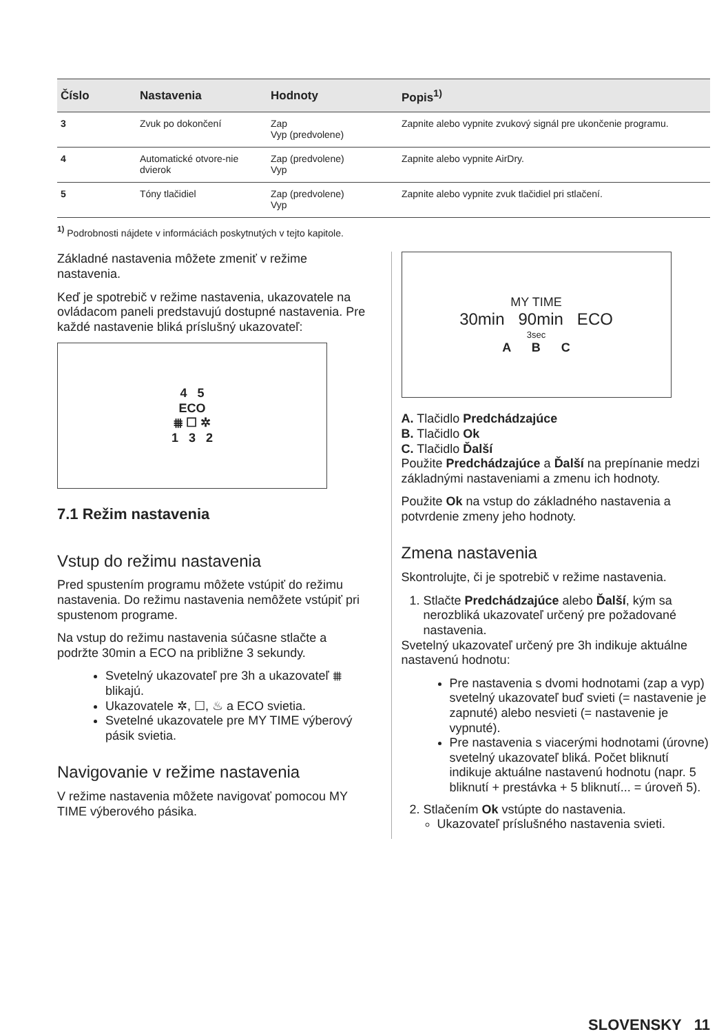| Číslo | Nastavenia | Hodnoty | Popis<sup>1)</sup> |
| --- | --- | --- | --- |
| 3 | Zvuk po dokončení | Zap Vyp (predvolene) | Zapnite alebo vypnite zvukový signál pre ukončenie programu. |
| 4 | Automatické otvore-nie dvierok | Zap (predvolene) Vyp | Zapnite alebo vypnite AirDry. |
| 5 | Tóny tlačidiel | Zap (predvolene) Vyp | Zapnite alebo vypnite zvuk tlačidiel pri stlačení. |
<sup>1)</sup> Podrobnosti nájdete v informáciách poskytnutých v tejto kapitole.
Základné nastavenia môžete zmeniť v režime nastavenia.
Keď je spotrebič v režime nastavenia, ukazovatele na ovládacom paneli predstavujú dostupné nastavenia. Pre každé nastavenie bliká príslušný ukazovateľ:
4 5
ECO
⩩ ☐ ✲
1 3 2
7.1 Režim nastavenia
Vstup do režimu nastavenia
Pred spustením programu môžete vstúpiť do režimu nastavenia. Do režimu nastavenia nemôžete vstúpiť pri spustenom programe.
Na vstup do režimu nastavenia súčasne stlačte a podržte 30min a ECO na približne 3 sekundy.
Svetelný ukazovateľ pre 3h a ukazovateľ ⩩ blikajú.
Ukazovatele ✲, ☐, ♨ a ECO svietia.
Svetelné ukazovatele pre MY TIME výberový pásik svietia.
Navigovanie v režime nastavenia
V režime nastavenia môžete navigovať pomocou MY TIME výberového pásika.
MY TIME
30min 90min ECO
3sec
A B C
A. Tlačidlo Predchádzajúce
B. Tlačidlo Ok
C. Tlačidlo Ďalší
Použite Predchádzajúce a Ďalší na prepínanie medzi základnými nastaveniami a zmenu ich hodnoty.
Použite Ok na vstup do základného nastavenia a potvrdenie zmeny jeho hodnoty.
Zmena nastavenia
Skontrolujte, či je spotrebič v režime nastavenia.
1. Stlačte Predchádzajúce alebo Ďalší, kým sa nerozbliká ukazovateľ určený pre požadované nastavenia.
Svetelný ukazovateľ určený pre 3h indikuje aktuálne nastavenú hodnotu:
Pre nastavenia s dvomi hodnotami (zap a vyp) svetelný ukazovateľ buď svieti (= nastavenie je zapnuté) alebo nesvieti (= nastavenie je vypnuté).
Pre nastavenia s viacerými hodnotami (úrovne) svetelný ukazovateľ bliká. Počet bliknutí indikuje aktuálne nastavenú hodnotu (napr. 5 bliknutí + prestávka + 5 bliknutí... = úroveň 5).
2. Stlačením Ok vstúpte do nastavenia.
Ukazovateľ príslušného nastavenia svieti.
SLOVENSKY 11